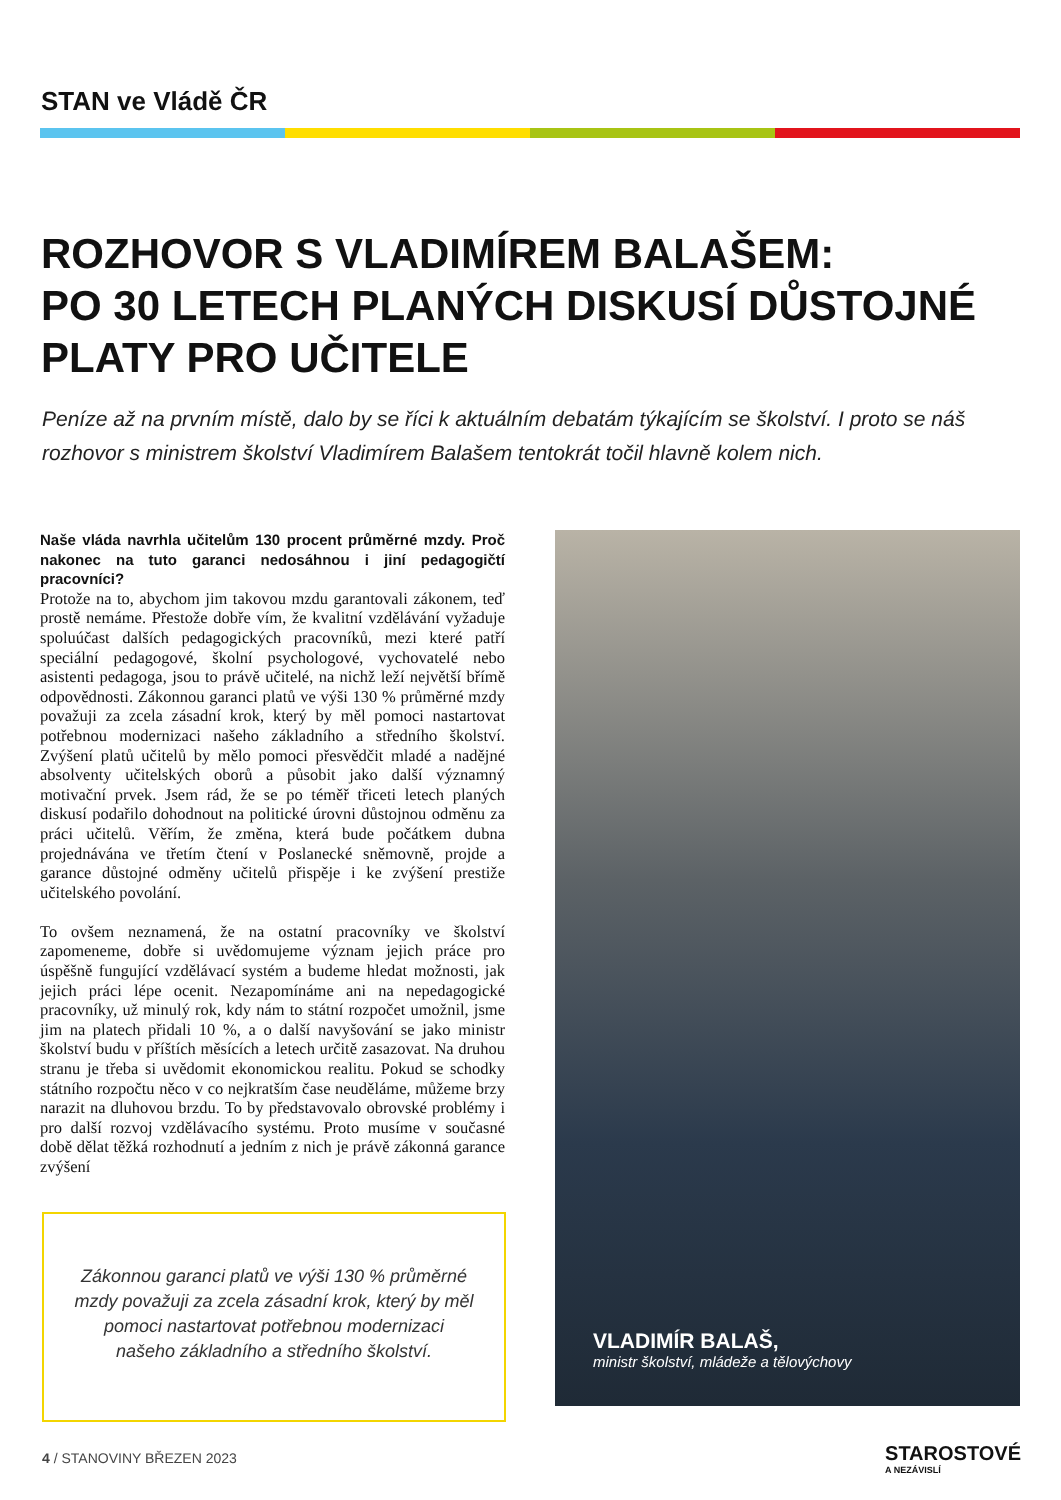STAN ve Vládě ČR
ROZHOVOR S VLADIMÍREM BALAŠEM:
PO 30 LETECH PLANÝCH DISKUSÍ DŮSTOJNÉ PLATY PRO UČITELE
Peníze až na prvním místě, dalo by se říci k aktuálním debatám týkajícím se školství. I proto se náš rozhovor s ministrem školství Vladimírem Balašem tentokrát točil hlavně kolem nich.
Naše vláda navrhla učitelům 130 procent průměrné mzdy. Proč nakonec na tuto garanci nedosáhnou i jiní pedagogičtí pracovníci?
Protože na to, abychom jim takovou mzdu garantovali zákonem, teď prostě nemáme. Přestože dobře vím, že kvalitní vzdělávání vyžaduje spoluúčast dalších pedagogických pracovníků, mezi které patří speciální pedagogové, školní psychologové, vychovatelé nebo asistenti pedagoga, jsou to právě učitelé, na nichž leží největší břímě odpovědnosti. Zákonnou garanci platů ve výši 130 % průměrné mzdy považuji za zcela zásadní krok, který by měl pomoci nastartovat potřebnou modernizaci našeho základního a středního školství. Zvýšení platů učitelů by mělo pomoci přesvědčit mladé a nadějné absolventy učitelských oborů a působit jako další významný motivační prvek. Jsem rád, že se po téměř třiceti letech planých diskusí podařilo dohodnout na politické úrovni důstojnou odměnu za práci učitelů. Věřím, že změna, která bude počátkem dubna projednávána ve třetím čtení v Poslanecké sněmovně, projde a garance důstojné odměny učitelů přispěje i ke zvýšení prestiže učitelského povolání.
To ovšem neznamená, že na ostatní pracovníky ve školství zapomeneme, dobře si uvědomujeme význam jejich práce pro úspěšně fungující vzdělávací systém a budeme hledat možnosti, jak jejich práci lépe ocenit. Nezapomínáme ani na nepedagogické pracovníky, už minulý rok, kdy nám to státní rozpočet umožnil, jsme jim na platech přidali 10 %, a o další navyšování se jako ministr školství budu v příštích měsících a letech určitě zasazovat. Na druhou stranu je třeba si uvědomit ekonomickou realitu. Pokud se schodky státního rozpočtu něco v co nejkratším čase neuděláme, můžeme brzy narazit na dluhovou brzdu. To by představovalo obrovské problémy i pro další rozvoj vzdělávacího systému. Proto musíme v současné době dělat těžká rozhodnutí a jedním z nich je právě zákonná garance zvýšení
Zákonnou garanci platů ve výši 130 % průměrné mzdy považuji za zcela zásadní krok, který by měl pomoci nastartovat potřebnou modernizaci našeho základního a středního školství.
VLADIMÍR BALAŠ,
ministr školství, mládeže a tělovýchovy
4 / STANOVINY BŘEZEN 2023 STAROSTOVÉ
A NEZÁVISLÍ